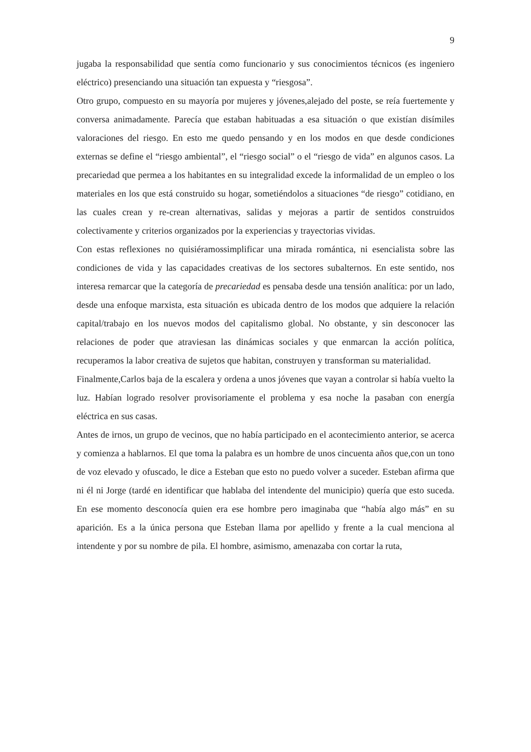9
jugaba la responsabilidad que sentía como funcionario y sus conocimientos técnicos (es ingeniero eléctrico) presenciando una situación tan expuesta y “riesgosa”.
Otro grupo, compuesto en su mayoría por mujeres y jóvenes,alejado del poste, se reía fuertemente y conversa animadamente. Parecía que estaban habituadas a esa situación o que existían disímiles valoraciones del riesgo. En esto me quedo pensando y en los modos en que desde condiciones externas se define el “riesgo ambiental”, el “riesgo social” o el “riesgo de vida” en algunos casos. La precariedad que permea a los habitantes en su integralidad excede la informalidad de un empleo o los materiales en los que está construido su hogar, sometiéndolos a situaciones “de riesgo” cotidiano, en las cuales crean y re-crean alternativas, salidas y mejoras a partir de sentidos construidos colectivamente y criterios organizados por la experiencias y trayectorias vividas.
Con estas reflexiones no quisiéramossimplificar una mirada romántica, ni esencialista sobre las condiciones de vida y las capacidades creativas de los sectores subalternos. En este sentido, nos interesa remarcar que la categoría de precariedad es pensaba desde una tensión analítica: por un lado, desde una enfoque marxista, esta situación es ubicada dentro de los modos que adquiere la relación capital/trabajo en los nuevos modos del capitalismo global. No obstante, y sin desconocer las relaciones de poder que atraviesan las dinámicas sociales y que enmarcan la acción política, recuperamos la labor creativa de sujetos que habitan, construyen y transforman su materialidad.
Finalmente,Carlos baja de la escalera y ordena a unos jóvenes que vayan a controlar si había vuelto la luz. Habían logrado resolver provisoriamente el problema y esa noche la pasaban con energía eléctrica en sus casas.
Antes de irnos, un grupo de vecinos, que no había participado en el acontecimiento anterior, se acerca y comienza a hablarnos. El que toma la palabra es un hombre de unos cincuenta años que,con un tono de voz elevado y ofuscado, le dice a Esteban que esto no puedo volver a suceder. Esteban afirma que ni él ni Jorge (tardé en identificar que hablaba del intendente del municipio) quería que esto suceda. En ese momento desconocía quien era ese hombre pero imaginaba que “había algo más” en su aparición. Es a la única persona que Esteban llama por apellido y frente a la cual menciona al intendente y por su nombre de pila. El hombre, asimismo, amenazaba con cortar la ruta,